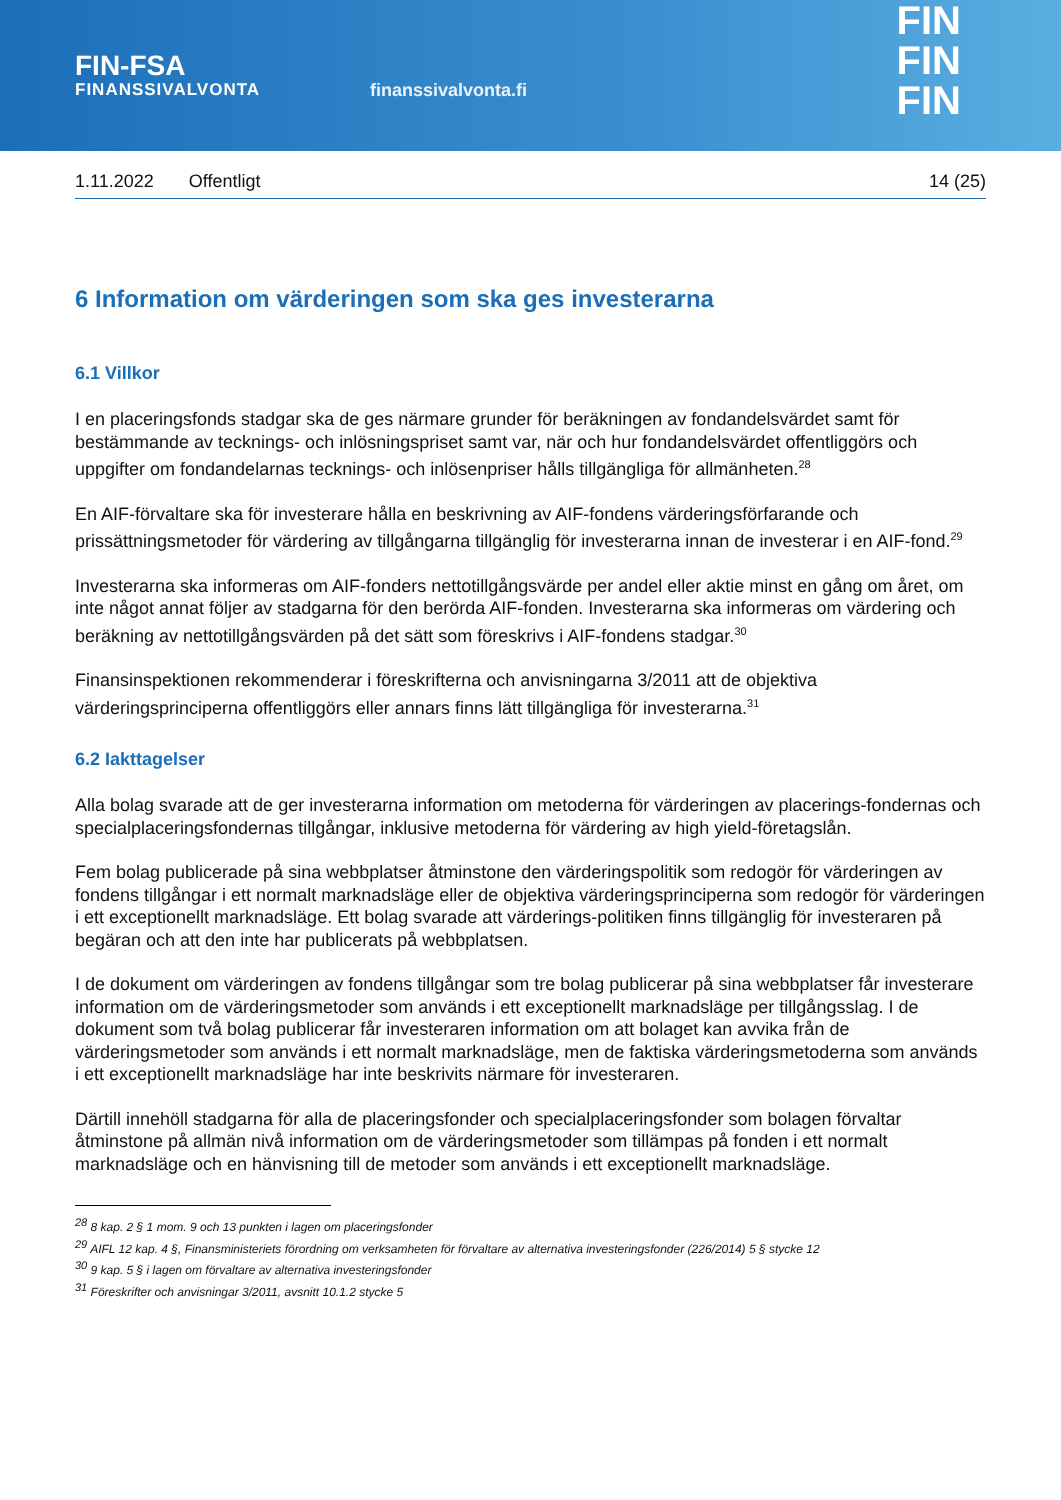FIN-FSA
FINANSSIVALVONTA
finanssivalvonta.fi
FIN
FIN
FIN
1.11.2022 Offentligt 14 (25)
6 Information om värderingen som ska ges investerarna
6.1 Villkor
I en placeringsfonds stadgar ska de ges närmare grunder för beräkningen av fondandelsvärdet samt för bestämmande av tecknings- och inlösningspriset samt var, när och hur fondandelsvärdet offentliggörs och uppgifter om fondandelarnas tecknings- och inlösenpriser hålls tillgängliga för allmänheten.<sup>28</sup>
En AIF-förvaltare ska för investerare hålla en beskrivning av AIF-fondens värderingsförfarande och prissättningsmetoder för värdering av tillgångarna tillgänglig för investerarna innan de investerar i en AIF-fond.<sup>29</sup>
Investerarna ska informeras om AIF-fonders nettotillgångsvärde per andel eller aktie minst en gång om året, om inte något annat följer av stadgarna för den berörda AIF-fonden. Investerarna ska informeras om värdering och beräkning av nettotillgångsvärden på det sätt som föreskrivs i AIF-fondens stadgar.<sup>30</sup>
Finansinspektionen rekommenderar i föreskrifterna och anvisningarna 3/2011 att de objektiva värderingsprinciperna offentliggörs eller annars finns lätt tillgängliga för investerarna.<sup>31</sup>
6.2 Iakttagelser
Alla bolag svarade att de ger investerarna information om metoderna för värderingen av placerings-fondernas och specialplaceringsfondernas tillgångar, inklusive metoderna för värdering av high yield-företagslån.
Fem bolag publicerade på sina webbplatser åtminstone den värderingspolitik som redogör för värderingen av fondens tillgångar i ett normalt marknadsläge eller de objektiva värderingsprinciperna som redogör för värderingen i ett exceptionellt marknadsläge. Ett bolag svarade att värderings-politiken finns tillgänglig för investeraren på begäran och att den inte har publicerats på webbplatsen.
I de dokument om värderingen av fondens tillgångar som tre bolag publicerar på sina webbplatser får investerare information om de värderingsmetoder som används i ett exceptionellt marknadsläge per tillgångsslag. I de dokument som två bolag publicerar får investeraren information om att bolaget kan avvika från de värderingsmetoder som används i ett normalt marknadsläge, men de faktiska värderingsmetoderna som används i ett exceptionellt marknadsläge har inte beskrivits närmare för investeraren.
Därtill innehöll stadgarna för alla de placeringsfonder och specialplaceringsfonder som bolagen förvaltar åtminstone på allmän nivå information om de värderingsmetoder som tillämpas på fonden i ett normalt marknadsläge och en hänvisning till de metoder som används i ett exceptionellt marknadsläge.
<sup>28</sup> 8 kap. 2 § 1 mom. 9 och 13 punkten i lagen om placeringsfonder
<sup>29</sup> AIFL 12 kap. 4 §, Finansministeriets förordning om verksamheten för förvaltare av alternativa investeringsfonder (226/2014) 5 § stycke 12
<sup>30</sup> 9 kap. 5 § i lagen om förvaltare av alternativa investeringsfonder
<sup>31</sup> Föreskrifter och anvisningar 3/2011, avsnitt 10.1.2 stycke 5